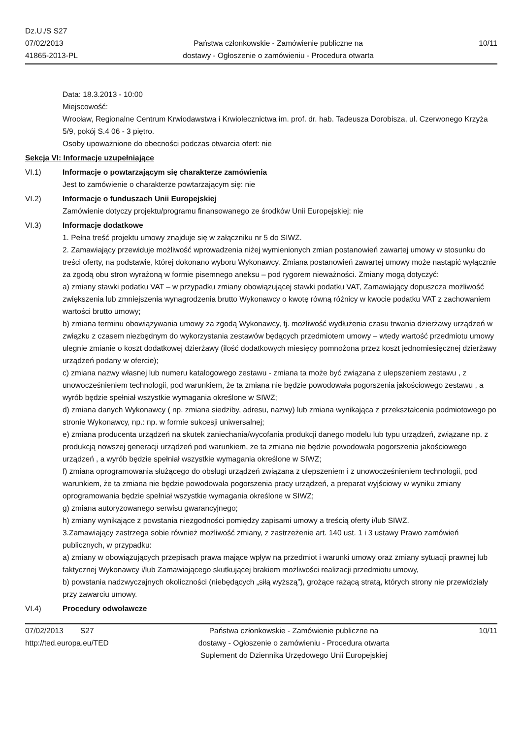Dz.U./S S27
07/02/2013
41865-2013-PL
Państwa członkowskie - Zamówienie publiczne na
dostawy - Ogłoszenie o zamówieniu - Procedura otwarta
10/11
Data: 18.3.2013 - 10:00
Miejscowość:
Wrocław, Regionalne Centrum Krwiodawstwa i Krwiolecznictwa im. prof. dr. hab. Tadeusza Dorobisza, ul. Czerwonego Krzyża 5/9, pokój S.4 06 - 3 piętro.
Osoby upoważnione do obecności podczas otwarcia ofert: nie
Sekcja VI: Informacje uzupełniające
VI.1) Informacje o powtarzającym się charakterze zamówienia
Jest to zamówienie o charakterze powtarzającym się: nie
VI.2) Informacje o funduszach Unii Europejskiej
Zamówienie dotyczy projektu/programu finansowanego ze środków Unii Europejskiej: nie
VI.3) Informacje dodatkowe
1. Pełna treść projektu umowy znajduje się w załączniku nr 5 do SIWZ.
2. Zamawiający przewiduje możliwość wprowadzenia niżej wymienionych zmian postanowień zawartej umowy w stosunku do treści oferty, na podstawie, której dokonano wyboru Wykonawcy. Zmiana postanowień zawartej umowy może nastąpić wyłącznie za zgodą obu stron wyrażoną w formie pisemnego aneksu – pod rygorem nieważności. Zmiany mogą dotyczyć:
a) zmiany stawki podatku VAT – w przypadku zmiany obowiązującej stawki podatku VAT, Zamawiający dopuszcza możliwość zwiększenia lub zmniejszenia wynagrodzenia brutto Wykonawcy o kwotę równą różnicy w kwocie podatku VAT z zachowaniem wartości brutto umowy;
b) zmiana terminu obowiązywania umowy za zgodą Wykonawcy, tj. możliwość wydłużenia czasu trwania dzierżawy urządzeń w związku z czasem niezbędnym do wykorzystania zestawów będących przedmiotem umowy – wtedy wartość przedmiotu umowy ulegnie zmianie o koszt dodatkowej dzierżawy (ilość dodatkowych miesięcy pomnożona przez koszt jednomiesięcznej dzierżawy urządzeń podany w ofercie);
c) zmiana nazwy własnej lub numeru katalogowego zestawu - zmiana ta może być związana z ulepszeniem zestawu , z unowocześnieniem technologii, pod warunkiem, że ta zmiana nie będzie powodowała pogorszenia jakościowego zestawu , a wyrób będzie spełniał wszystkie wymagania określone w SIWZ;
d) zmiana danych Wykonawcy ( np. zmiana siedziby, adresu, nazwy) lub zmiana wynikająca z przekształcenia podmiotowego po stronie Wykonawcy, np.: np. w formie sukcesji uniwersalnej;
e) zmiana producenta urządzeń na skutek zaniechania/wycofania produkcji danego modelu lub typu urządzeń, związane np. z produkcją nowszej generacji urządzeń pod warunkiem, że ta zmiana nie będzie powodowała pogorszenia jakościowego urządzeń , a wyrób będzie spełniał wszystkie wymagania określone w SIWZ;
f) zmiana oprogramowania służącego do obsługi urządzeń związana z ulepszeniem i z unowocześnieniem technologii, pod warunkiem, że ta zmiana nie będzie powodowała pogorszenia pracy urządzeń, a preparat wyjściowy w wyniku zmiany oprogramowania będzie spełniał wszystkie wymagania określone w SIWZ;
g) zmiana autoryzowanego serwisu gwarancyjnego;
h) zmiany wynikające z powstania niezgodności pomiędzy zapisami umowy a treścią oferty i/lub SIWZ.
3.Zamawiający zastrzega sobie również możliwość zmiany, z zastrzeżenie art. 140 ust. 1 i 3 ustawy Prawo zamówień publicznych, w przypadku:
a) zmiany w obowiązujących przepisach prawa mające wpływ na przedmiot i warunki umowy oraz zmiany sytuacji prawnej lub faktycznej Wykonawcy i/lub Zamawiającego skutkującej brakiem możliwości realizacji przedmiotu umowy,
b) powstania nadzwyczajnych okoliczności (niebędących „siłą wyższą”), grożące rażącą stratą, których strony nie przewidziały przy zawarciu umowy.
VI.4) Procedury odwoławcze
07/02/2013 S27
http://ted.europa.eu/TED
Państwa członkowskie - Zamówienie publiczne na
dostawy - Ogłoszenie o zamówieniu - Procedura otwarta
Suplement do Dziennika Urzędowego Unii Europejskiej
10/11